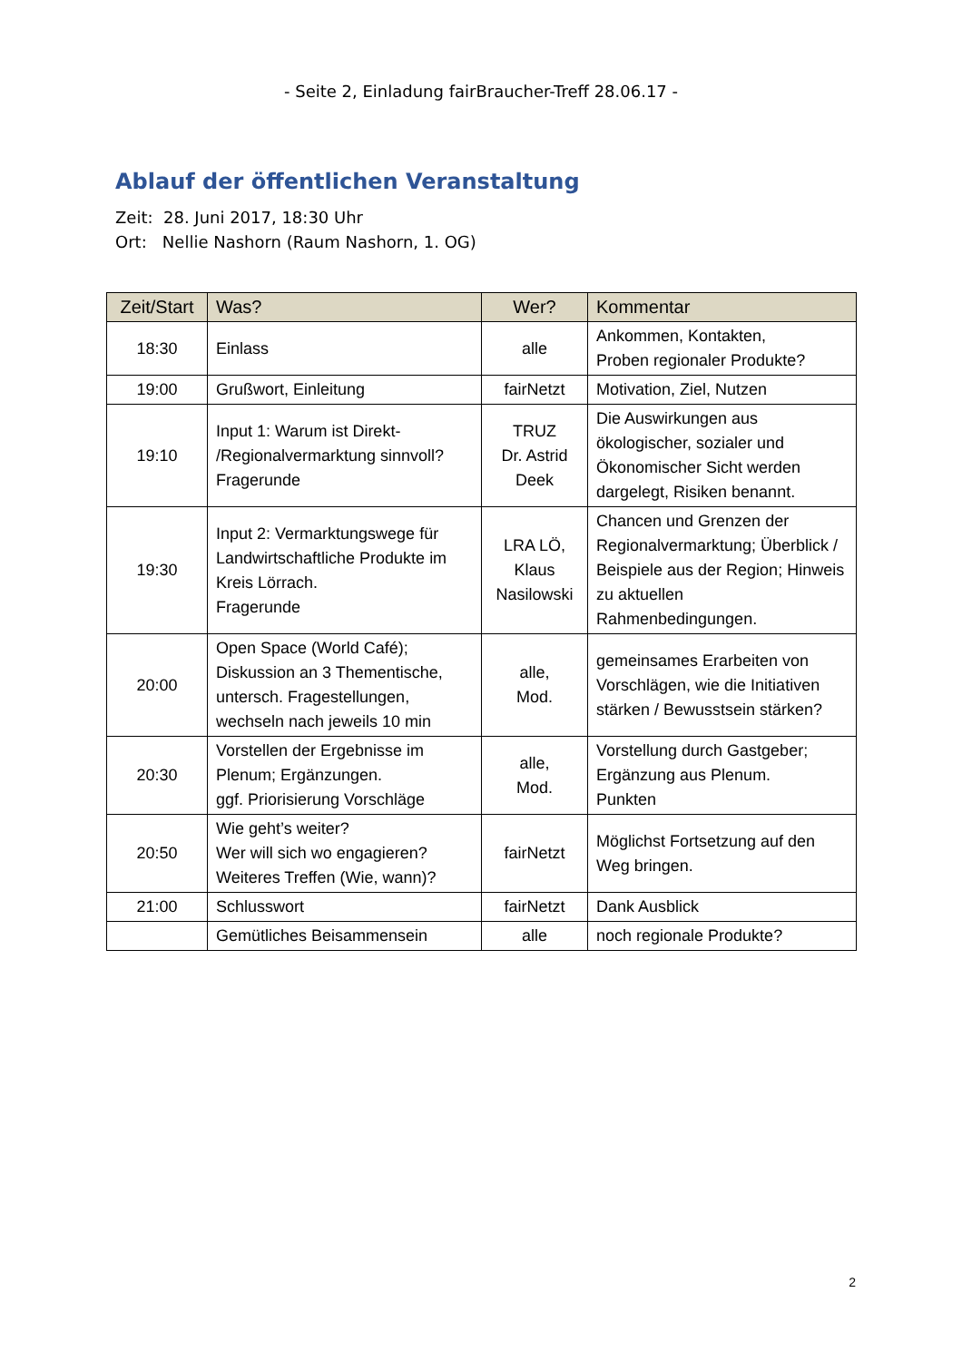- Seite 2, Einladung fairBraucher-Treff 28.06.17 -
Ablauf der öffentlichen Veranstaltung
Zeit: 28. Juni 2017, 18:30 Uhr
Ort: Nellie Nashorn (Raum Nashorn, 1. OG)
| Zeit/Start | Was? | Wer? | Kommentar |
| --- | --- | --- | --- |
| 18:30 | Einlass | alle | Ankommen, Kontakten, Proben regionaler Produkte? |
| 19:00 | Grußwort, Einleitung | fairNetzt | Motivation, Ziel, Nutzen |
| 19:10 | Input 1: Warum ist Direkt- /Regionalvermarktung sinnvoll? Fragerunde | TRUZ Dr. Astrid Deek | Die Auswirkungen aus ökologischer, sozialer und Ökonomischer Sicht werden dargelegt, Risiken benannt. |
| 19:30 | Input 2: Vermarktungswege für Landwirtschaftliche Produkte im Kreis Lörrach. Fragerunde | LRA LÖ, Klaus Nasilowski | Chancen und Grenzen der Regionalvermarktung; Überblick / Beispiele aus der Region; Hinweis zu aktuellen Rahmenbedingungen. |
| 20:00 | Open Space (World Café); Diskussion an 3 Thementische, untersch. Fragestellungen, wechseln nach jeweils 10 min | alle, Mod. | gemeinsames Erarbeiten von Vorschlägen, wie die Initiativen stärken / Bewusstsein stärken? |
| 20:30 | Vorstellen der Ergebnisse im Plenum; Ergänzungen. ggf. Priorisierung Vorschläge | alle, Mod. | Vorstellung durch Gastgeber; Ergänzung aus Plenum. Punkten |
| 20:50 | Wie geht’s weiter? Wer will sich wo engagieren? Weiteres Treffen (Wie, wann)? | fairNetzt | Möglichst Fortsetzung auf den Weg bringen. |
| 21:00 | Schlusswort | fairNetzt | Dank Ausblick |
| | Gemütliches Beisammensein | alle | noch regionale Produkte? |
2